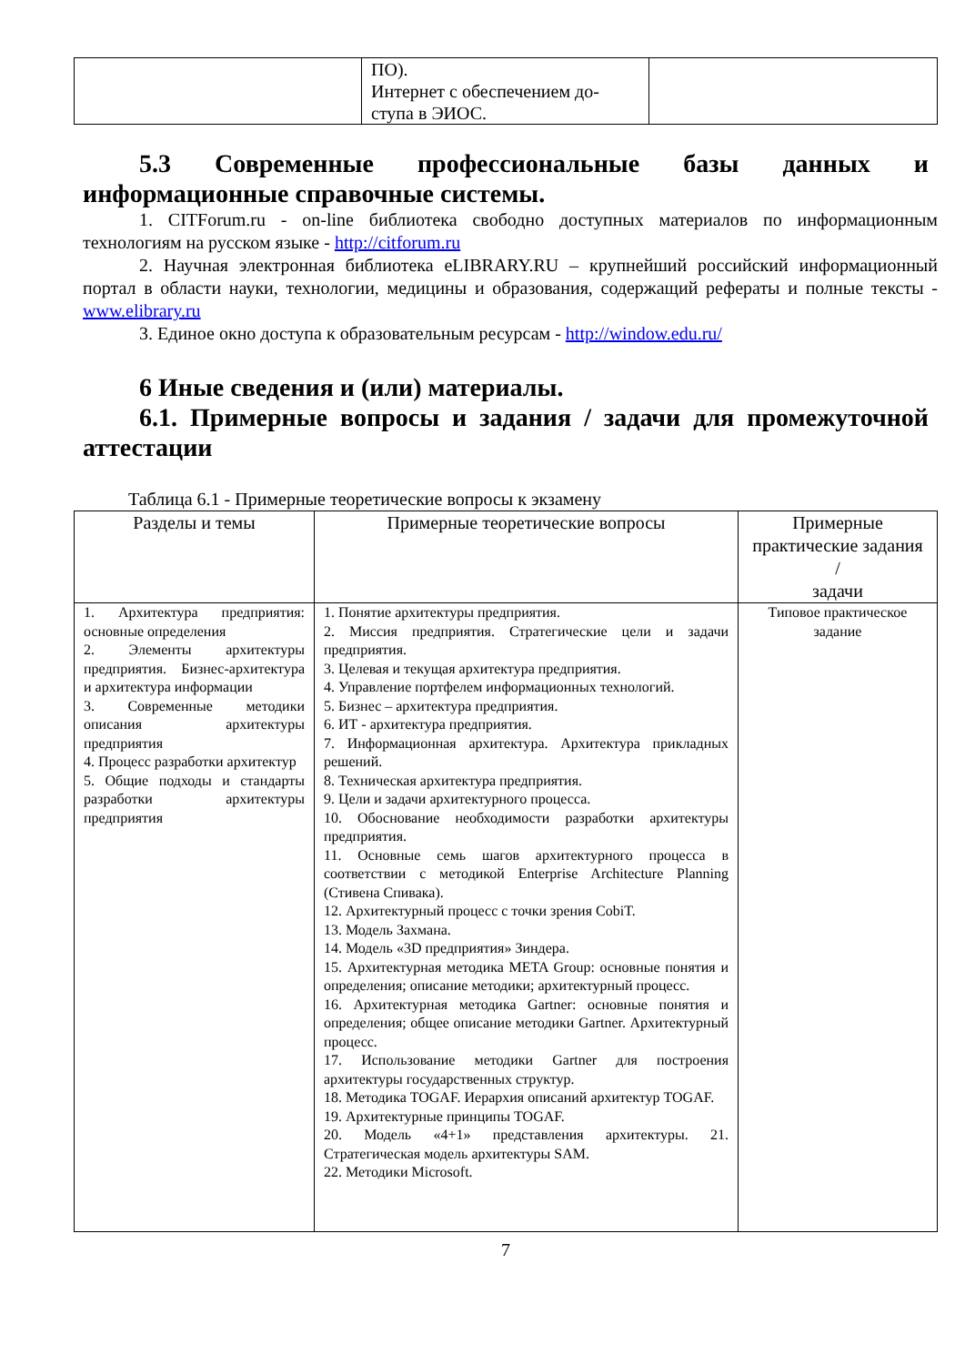| | ПО). Интернет с обеспечением до- ступа в ЭИОС. | |
5.3 Современные профессиональные базы данных и информационные справочные системы.
1. CITForum.ru - on-line библиотека свободно доступных материалов по информационным технологиям на русском языке - http://citforum.ru
2. Научная электронная библиотека eLIBRARY.RU – крупнейший российский информационный портал в области науки, технологии, медицины и образования, содержащий рефераты и полные тексты - www.elibrary.ru
3. Единое окно доступа к образовательным ресурсам - http://window.edu.ru/
6 Иные сведения и (или) материалы.
6.1. Примерные вопросы и задания / задачи для промежуточной аттестации
Таблица 6.1 - Примерные теоретические вопросы к экзамену
| Разделы и темы | Примерные теоретические вопросы | Примерные практические задания / задачи |
| --- | --- | --- |
| 1. Архитектура предприятия: основные определения 2. Элементы архитектуры предприятия. Бизнес-архитектура и архитектура информации 3. Современные методики описания архитектуры предприятия 4. Процесс разработки архитектур 5. Общие подходы и стандарты разработки архитектуры предприятия | 1. Понятие архитектуры предприятия. 2. Миссия предприятия. Стратегические цели и задачи предприятия. 3. Целевая и текущая архитектура предприятия. 4. Управление портфелем информационных технологий. 5. Бизнес – архитектура предприятия. 6. ИТ - архитектура предприятия. 7. Информационная архитектура. Архитектура прикладных решений. 8. Техническая архитектура предприятия. 9. Цели и задачи архитектурного процесса. 10. Обоснование необходимости разработки архитектуры предприятия. 11. Основные семь шагов архитектурного процесса в соответствии с методикой Enterprise Architecture Planning (Стивена Спивака). 12. Архитектурный процесс с точки зрения CobiT. 13. Модель Захмана. 14. Модель «3D предприятия» Зиндера. 15. Архитектурная методика META Group: основные понятия и определения; описание методики; архитектурный процесс. 16. Архитектурная методика Gartner: основные понятия и определения; общее описание методики Gartner. Архитектурный процесс. 17. Использование методики Gartner для построения архитектуры государственных структур. 18. Методика TOGAF. Иерархия описаний архитектур TOGAF. 19. Архитектурные принципы TOGAF. 20. Модель «4+1» представления архитектуры. 21. Стратегическая модель архитектуры SAM. 22. Методики Microsoft. | Типовое практическое задание |
7